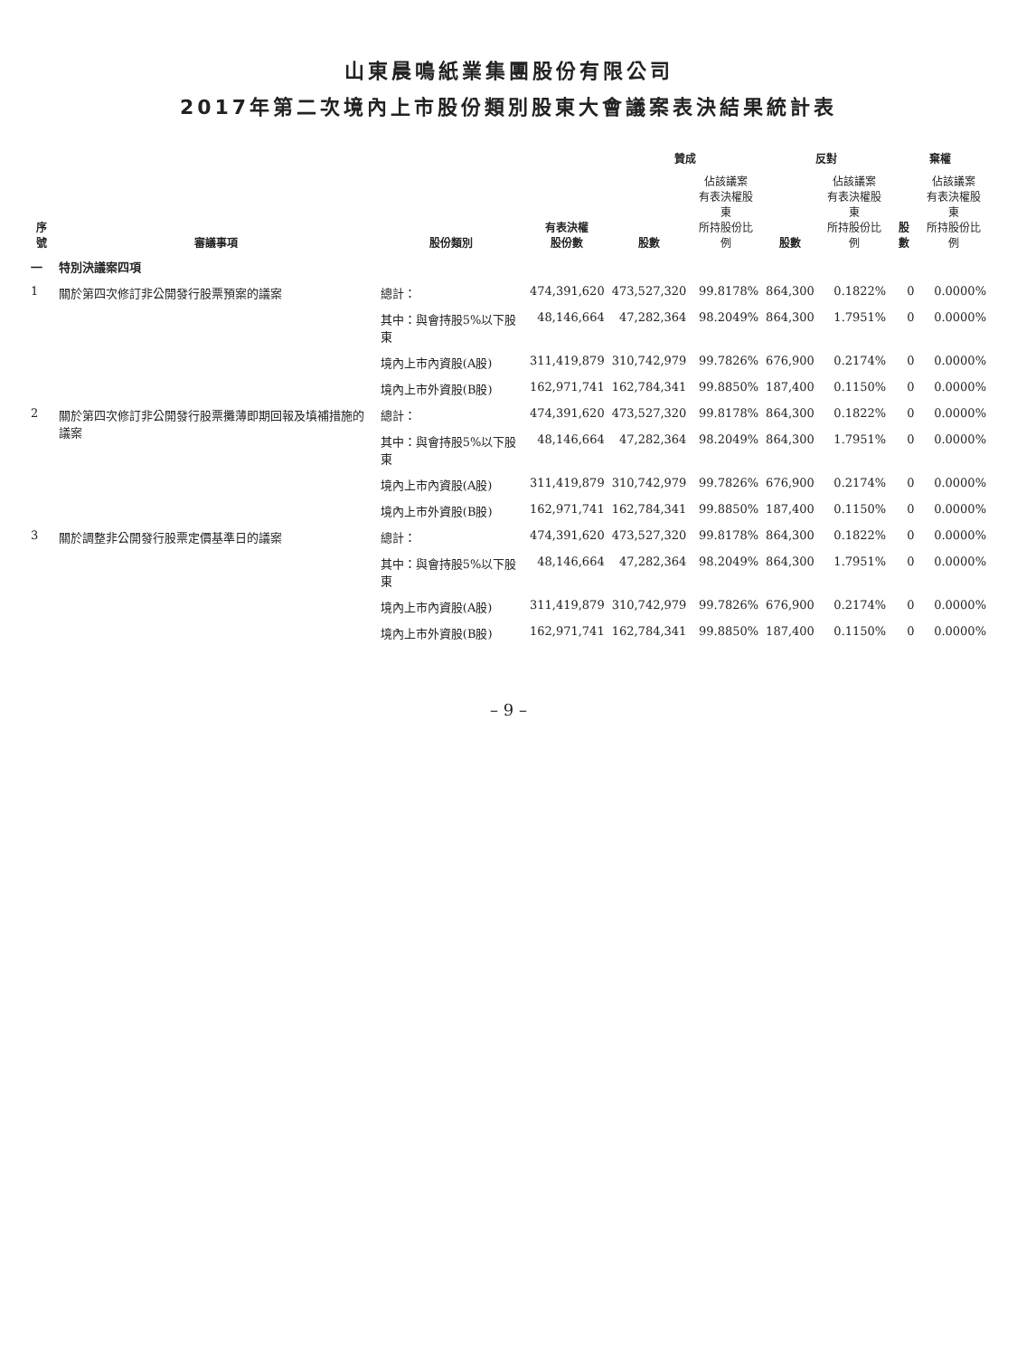山東晨鳴紙業集團股份有限公司
2017年第二次境內上市股份類別股東大會議案表決結果統計表
| 序號 | 審議事項 | 股份類別 | 有表決權 股份數 | 贊成 | | 反對 | | 棄權 | |
| --- | --- | --- | --- | --- | --- | --- | --- | --- | --- |
| | | | | 股數 | 佔該議案 有表決權股東 所持股份比例 | 股數 | 佔該議案 有表決權股東 所持股份比例 | 股數 | 佔該議案 有表決權股東 所持股份比例 |
| 一 | 特別決議案四項 | | | | | | | | |
| 1 | 關於第四次修訂非公開發行股票預案的議案 | 總計： | 474,391,620 | 473,527,320 | 99.8178% | 864,300 | 0.1822% | 0 | 0.0000% |
| | | 其中：與會持股5%以下股東 | 48,146,664 | 47,282,364 | 98.2049% | 864,300 | 1.7951% | 0 | 0.0000% |
| | | 境內上市內資股(A股) | 311,419,879 | 310,742,979 | 99.7826% | 676,900 | 0.2174% | 0 | 0.0000% |
| | | 境內上市外資股(B股) | 162,971,741 | 162,784,341 | 99.8850% | 187,400 | 0.1150% | 0 | 0.0000% |
| 2 | 關於第四次修訂非公開發行股票攤薄即期回報及填補措施的議案 | 總計： | 474,391,620 | 473,527,320 | 99.8178% | 864,300 | 0.1822% | 0 | 0.0000% |
| | | 其中：與會持股5%以下股東 | 48,146,664 | 47,282,364 | 98.2049% | 864,300 | 1.7951% | 0 | 0.0000% |
| | | 境內上市內資股(A股) | 311,419,879 | 310,742,979 | 99.7826% | 676,900 | 0.2174% | 0 | 0.0000% |
| | | 境內上市外資股(B股) | 162,971,741 | 162,784,341 | 99.8850% | 187,400 | 0.1150% | 0 | 0.0000% |
| 3 | 關於調整非公開發行股票定價基準日的議案 | 總計： | 474,391,620 | 473,527,320 | 99.8178% | 864,300 | 0.1822% | 0 | 0.0000% |
| | | 其中：與會持股5%以下股東 | 48,146,664 | 47,282,364 | 98.2049% | 864,300 | 1.7951% | 0 | 0.0000% |
| | | 境內上市內資股(A股) | 311,419,879 | 310,742,979 | 99.7826% | 676,900 | 0.2174% | 0 | 0.0000% |
| | | 境內上市外資股(B股) | 162,971,741 | 162,784,341 | 99.8850% | 187,400 | 0.1150% | 0 | 0.0000% |
– 9 –